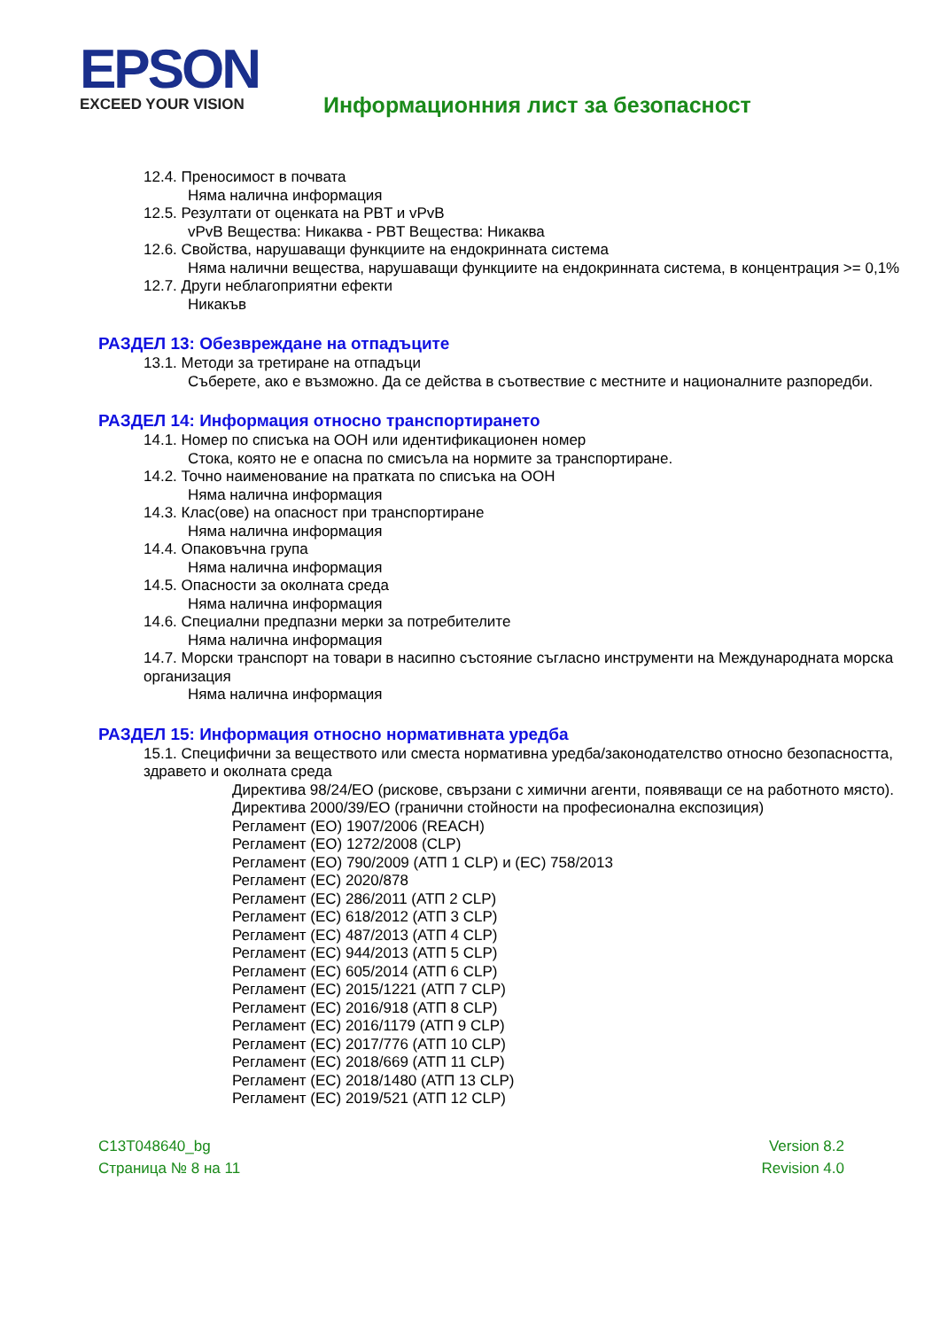EPSON EXCEED YOUR VISION
Информационния лист за безопасност
12.4. Преносимост в почвата
Няма налична информация
12.5. Резултати от оценката на PBT и vPvB
vPvB Вещества: Никаква - PBT Вещества: Никаква
12.6. Свойства, нарушаващи функциите на ендокринната система
Няма налични вещества, нарушаващи функциите на ендокринната система, в концентрация >= 0,1%
12.7. Други неблагоприятни ефекти
Никакъв
РАЗДЕЛ 13: Обезвреждане на отпадъците
13.1. Методи за третиране на отпадъци
Съберете, ако е възможно. Да се действа в съотвествие с местните и националните разпоредби.
РАЗДЕЛ 14: Информация относно транспортирането
14.1. Номер по списъка на ООН или идентификационен номер
Стока, която не е опасна по смисъла на нормите за транспортиране.
14.2. Точно наименование на пратката по списъка на ООН
Няма налична информация
14.3. Клас(ове) на опасност при транспортиране
Няма налична информация
14.4. Опаковъчна група
Няма налична информация
14.5. Опасности за околната среда
Няма налична информация
14.6. Специални предпазни мерки за потребителите
Няма налична информация
14.7. Морски транспорт на товари в насипно състояние съгласно инструменти на Международната морска организация
Няма налична информация
РАЗДЕЛ 15: Информация относно нормативната уредба
15.1. Специфични за веществото или сместа нормативна уредба/законодателство относно безопасността, здравето и околната среда
Директива 98/24/ЕО (рискове, свързани с химични агенти, появяващи се на работното място).
Директива 2000/39/ЕО (гранични стойности на професионална експозиция)
Регламент (ЕО) 1907/2006 (REACH)
Регламент (ЕО) 1272/2008 (CLP)
Регламент (ЕО) 790/2009 (АТП 1 CLP) и (ЕС) 758/2013
Регламент (ЕС) 2020/878
Регламент (ЕС) 286/2011 (АТП 2 CLP)
Регламент (ЕС) 618/2012 (АТП 3 CLP)
Регламент (ЕС) 487/2013 (АТП 4 CLP)
Регламент (ЕС) 944/2013 (АТП 5 CLP)
Регламент (ЕС) 605/2014 (АТП 6 CLP)
Регламент (ЕС) 2015/1221 (АТП 7 CLP)
Регламент (ЕС) 2016/918 (АТП 8 CLP)
Регламент (ЕС) 2016/1179 (АТП 9 CLP)
Регламент (ЕС) 2017/776 (АТП 10 CLP)
Регламент (ЕС) 2018/669 (АТП 11 CLP)
Регламент (ЕС) 2018/1480 (АТП 13 CLP)
Регламент (ЕС) 2019/521 (АТП 12 CLP)
C13T048640_bg
Страница № 8 на 11
Version 8.2
Revision 4.0